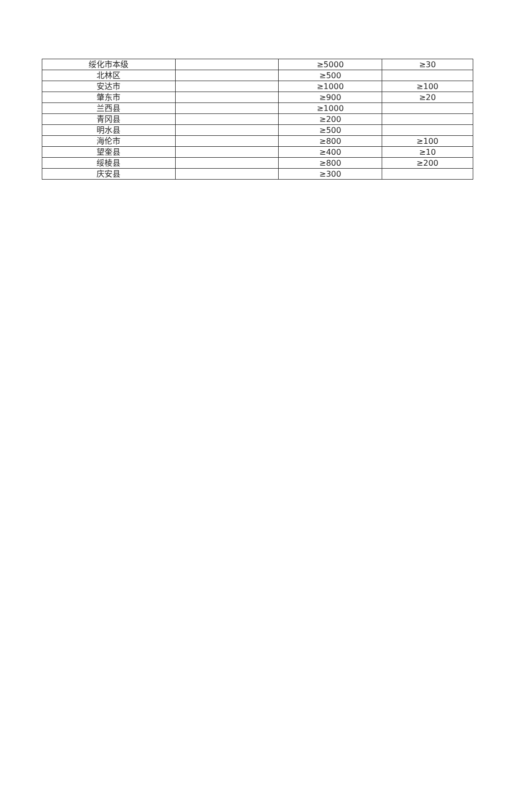| 绥化市本级 | | ≥5000 | ≥30 |
| 北林区 | | ≥500 | |
| 安达市 | | ≥1000 | ≥100 |
| 肇东市 | | ≥900 | ≥20 |
| 兰西县 | | ≥1000 | |
| 青冈县 | | ≥200 | |
| 明水县 | | ≥500 | |
| 海伦市 | | ≥800 | ≥100 |
| 望奎县 | | ≥400 | ≥10 |
| 绥棱县 | | ≥800 | ≥200 |
| 庆安县 | | ≥300 | |